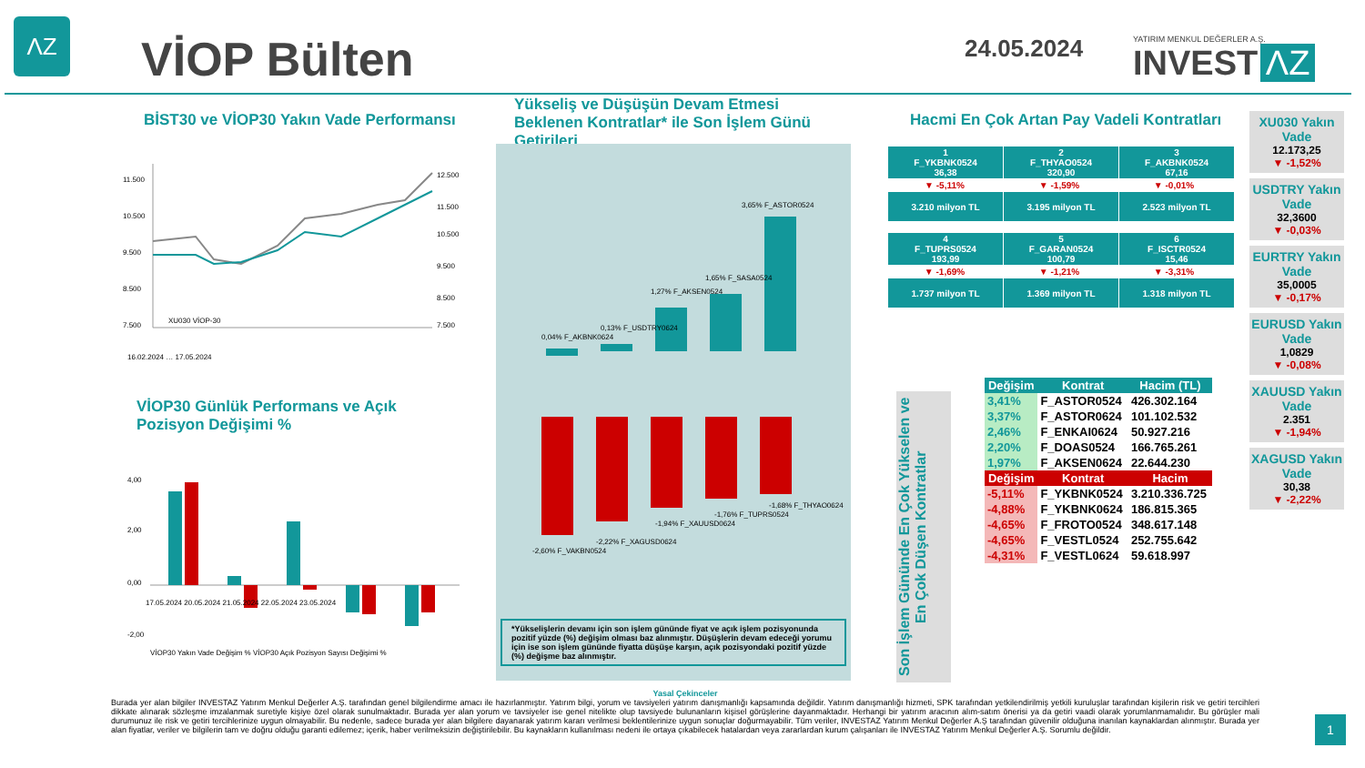ΛZ
VİOP Bülten 24.05.2024
YATIRIM MENKUL DEĞERLER A.Ş.
INVEST ΛZ
BİST30 ve VİOP30 Yakın Vade Performansı
11.500
10.500
9.500
8.500
7.500
12.500
11.500
10.500
9.500
8.500
7.500
XU030 VİOP-30
16.02.2024 … 17.05.2024
VİOP30 Günlük Performans ve Açık Pozisyon Değişimi %
4,00
2,00
0,00
-2,00
17.05.2024 20.05.2024 21.05.2024 22.05.2024 23.05.2024
VİOP30 Yakın Vade Değişim % VİOP30 Açık Pozisyon Sayısı Değişimi %
Yükseliş ve Düşüşün Devam Etmesi Beklenen Kontratlar* ile Son İşlem Günü Getirileri
0,04% F_AKBNK0624
0,13% F_USDTRY0624
1,27% F_AKSEN0524
1,65% F_SASA0524
3,65% F_ASTOR0524
-2,60% F_VAKBN0524
-2,22% F_XAGUSD0624
-1,94% F_XAUUSD0624
-1,76% F_TUPRS0524
-1,68% F_THYAO0624
*Yükselişlerin devamı için son işlem gününde fiyat ve açık işlem pozisyonunda pozitif yüzde (%) değişim olması baz alınmıştır. Düşüşlerin devam edeceği yorumu için ise son işlem gününde fiyatta düşüşe karşın, açık pozisyondaki pozitif yüzde (%) değişme baz alınmıştır.
Hacmi En Çok Artan Pay Vadeli Kontratları
| 1 F_YKBNK0524 36,38 | 2 F_THYAO0524 320,90 | 3 F_AKBNK0524 67,16 |
| ▼ -5,11% | ▼ -1,59% | ▼ -0,01% |
| 3.210 milyon TL | 3.195 milyon TL | 2.523 milyon TL |
| 4 F_TUPRS0524 193,99 | 5 F_GARAN0524 100,79 | 6 F_ISCTR0524 15,46 |
| ▼ -1,69% | ▼ -1,21% | ▼ -3,31% |
| 1.737 milyon TL | 1.369 milyon TL | 1.318 milyon TL |
Son İşlem Gününde En Çok Yükselen ve En Çok Düşen Kontratlar
| Değişim | Kontrat | Hacim (TL) |
| --- | --- | --- |
| 3,41% | F_ASTOR0524 | 426.302.164 |
| 3,37% | F_ASTOR0624 | 101.102.532 |
| 2,46% | F_ENKAI0624 | 50.927.216 |
| 2,20% | F_DOAS0524 | 166.765.261 |
| 1,97% | F_AKSEN0624 | 22.644.230 |
| Değişim | Kontrat | Hacim |
| -5,11% | F_YKBNK0524 | 3.210.336.725 |
| -4,88% | F_YKBNK0624 | 186.815.365 |
| -4,65% | F_FROTO0524 | 348.617.148 |
| -4,65% | F_VESTL0524 | 252.755.642 |
| -4,31% | F_VESTL0624 | 59.618.997 |
XU030 Yakın Vade
12.173,25
▼ -1,52%
USDTRY Yakın Vade
32,3600
▼ -0,03%
EURTRY Yakın Vade
35,0005
▼ -0,17%
EURUSD Yakın Vade
1,0829
▼ -0,08%
XAUUSD Yakın Vade
2.351
▼ -1,94%
XAGUSD Yakın Vade
30,38
▼ -2,22%
Yasal Çekinceler
Burada yer alan bilgiler INVESTAZ Yatırım Menkul Değerler A.Ş. tarafından genel bilgilendirme amacı ile hazırlanmıştır. Yatırım bilgi, yorum ve tavsiyeleri yatırım danışmanlığı kapsamında değildir. Yatırım danışmanlığı hizmeti, SPK tarafından yetkilendirilmiş yetkili kuruluşlar tarafından kişilerin risk ve getiri tercihleri dikkate alınarak sözleşme imzalanmak suretiyle kişiye özel olarak sunulmaktadır. Burada yer alan yorum ve tavsiyeler ise genel nitelikte olup tavsiyede bulunanların kişisel görüşlerine dayanmaktadır. Herhangi bir yatırım aracının alım-satım önerisi ya da getiri vaadi olarak yorumlanmamalıdır. Bu görüşler mali durumunuz ile risk ve getiri tercihlerinize uygun olmayabilir. Bu nedenle, sadece burada yer alan bilgilere dayanarak yatırım kararı verilmesi beklentilerinize uygun sonuçlar doğurmayabilir. Tüm veriler, INVESTAZ Yatırım Menkul Değerler A.Ş tarafından güvenilir olduğuna inanılan kaynaklardan alınmıştır. Burada yer alan fiyatlar, veriler ve bilgilerin tam ve doğru olduğu garanti edilemez; içerik, haber verilmeksizin değiştirilebilir. Bu kaynakların kullanılması nedeni ile ortaya çıkabilecek hatalardan veya zararlardan kurum çalışanları ile INVESTAZ Yatırım Menkul Değerler A.Ş. Sorumlu değildir.
1